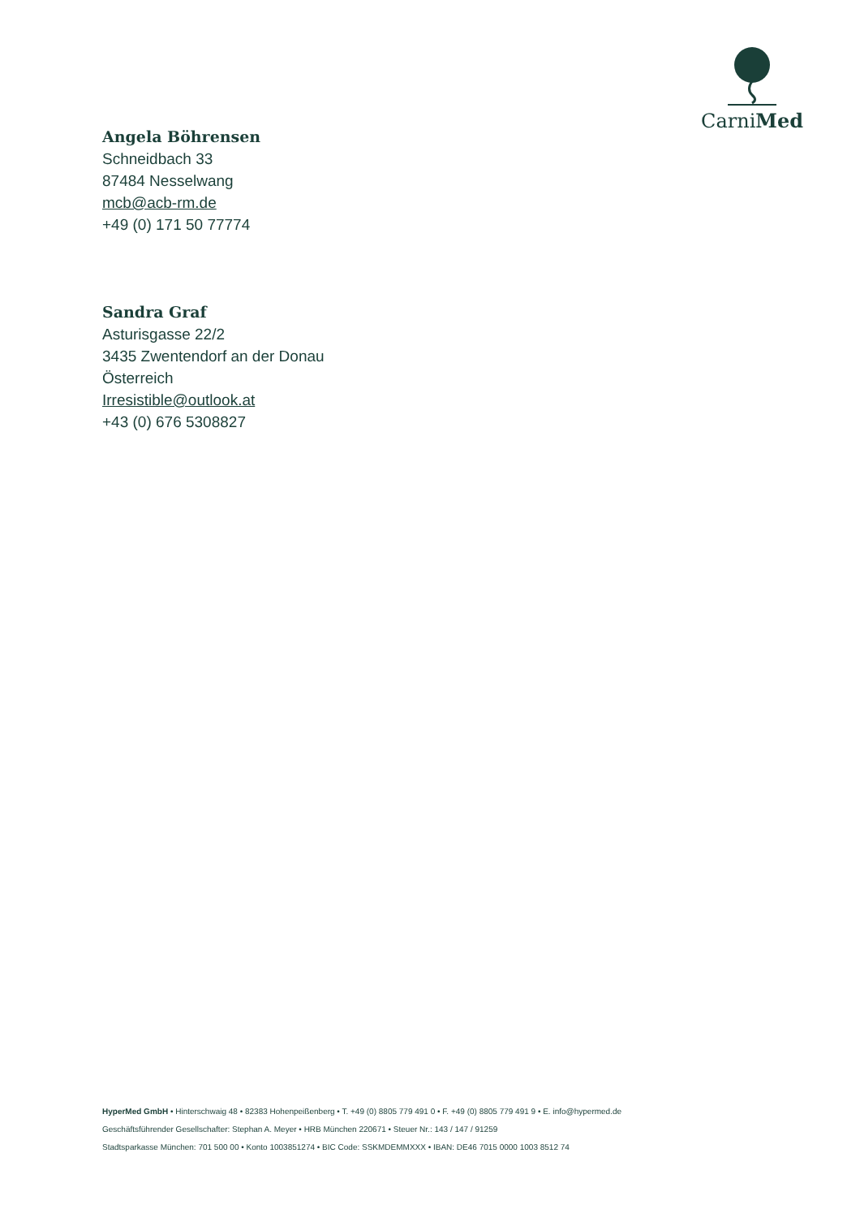CarniMed
Angela Böhrensen
Schneidbach 33
87484 Nesselwang
mcb@acb-rm.de
+49 (0) 171 50 77774
Sandra Graf
Asturisgasse 22/2
3435 Zwentendorf an der Donau
Österreich
Irresistible@outlook.at
+43 (0) 676 5308827
HyperMed GmbH • Hinterschwaig 48 • 82383 Hohenpeißenberg • T. +49 (0) 8805 779 491 0 • F. +49 (0) 8805 779 491 9 • E. info@hypermed.de
Geschäftsführender Gesellschafter: Stephan A. Meyer • HRB München 220671 • Steuer Nr.: 143 / 147 / 91259
Stadtsparkasse München: 701 500 00 • Konto 1003851274 • BIC Code: SSKMDEMMXXX • IBAN: DE46 7015 0000 1003 8512 74